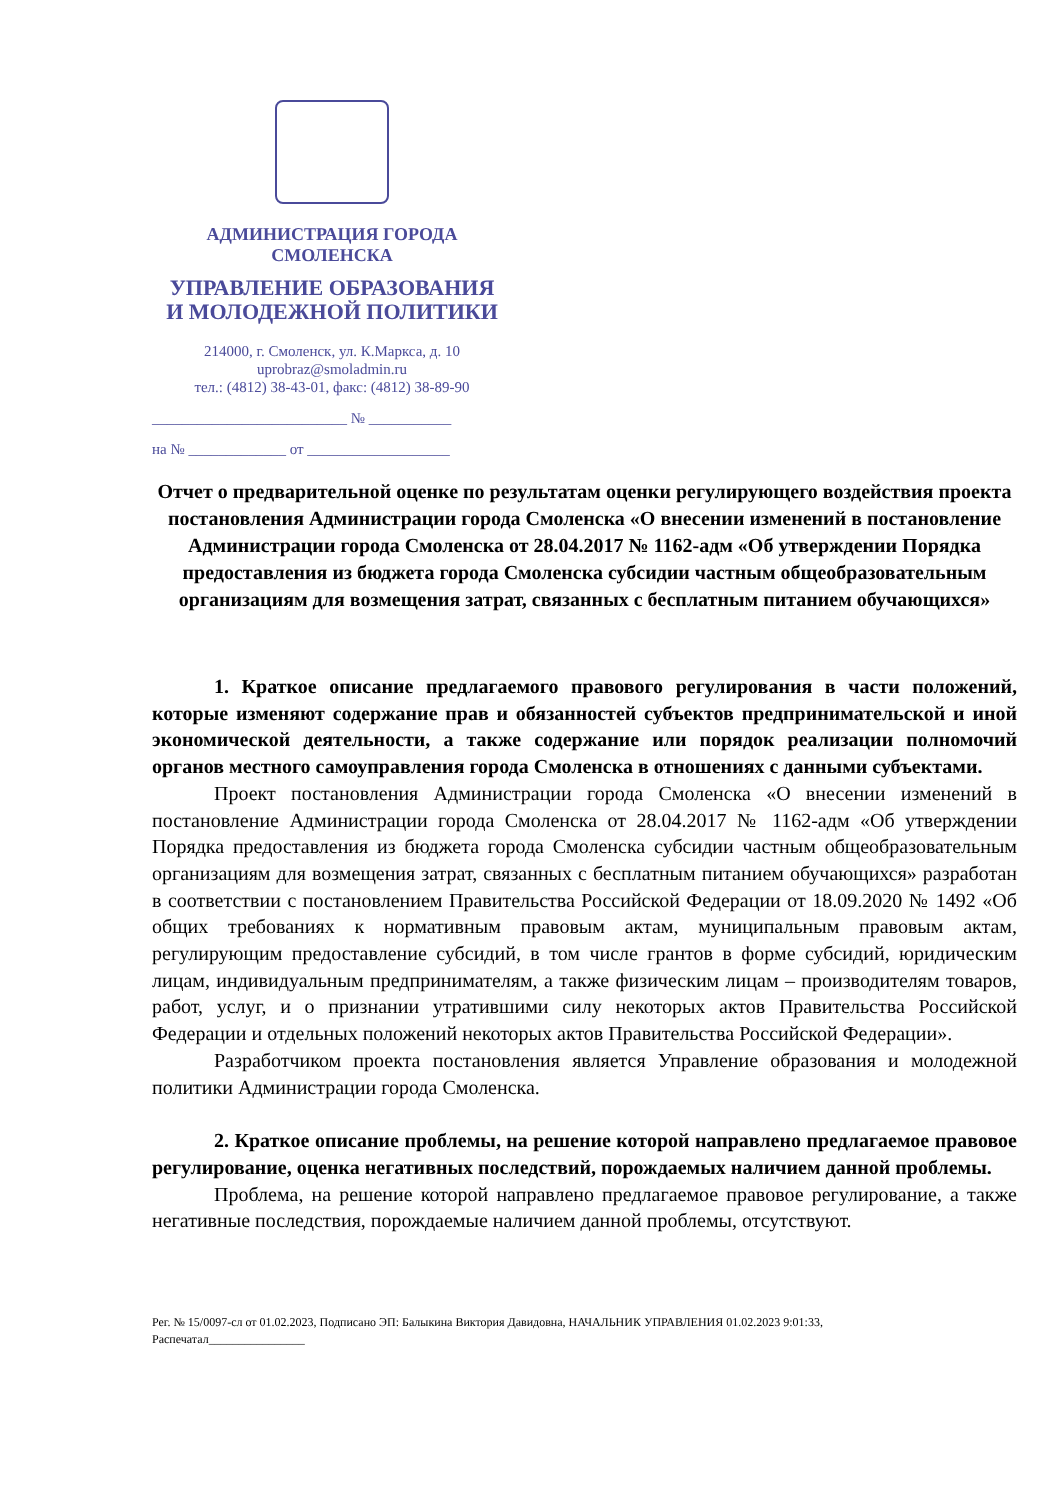АДМИНИСТРАЦИЯ ГОРОДА СМОЛЕНСКА
УПРАВЛЕНИЕ ОБРАЗОВАНИЯ
И МОЛОДЕЖНОЙ ПОЛИТИКИ
214000, г. Смоленск, ул. К.Маркса, д. 10
uprobraz@smoladmin.ru
тел.: (4812) 38-43-01, факс: (4812) 38-89-90
__________________________ № ___________
на № _____________ от ___________________
Отчет о предварительной оценке по результатам оценки регулирующего воздействия проекта постановления Администрации города Смоленска «О внесении изменений в постановление Администрации города Смоленска от 28.04.2017 № 1162-адм «Об утверждении Порядка предоставления из бюджета города Смоленска субсидии частным общеобразовательным организациям для возмещения затрат, связанных с бесплатным питанием обучающихся»
1. Краткое описание предлагаемого правового регулирования в части положений, которые изменяют содержание прав и обязанностей субъектов предпринимательской и иной экономической деятельности, а также содержание или порядок реализации полномочий органов местного самоуправления города Смоленска в отношениях с данными субъектами.
Проект постановления Администрации города Смоленска «О внесении изменений в постановление Администрации города Смоленска от 28.04.2017 № 1162-адм «Об утверждении Порядка предоставления из бюджета города Смоленска субсидии частным общеобразовательным организациям для возмещения затрат, связанных с бесплатным питанием обучающихся» разработан в соответствии с постановлением Правительства Российской Федерации от 18.09.2020 № 1492 «Об общих требованиях к нормативным правовым актам, муниципальным правовым актам, регулирующим предоставление субсидий, в том числе грантов в форме субсидий, юридическим лицам, индивидуальным предпринимателям, а также физическим лицам – производителям товаров, работ, услуг, и о признании утратившими силу некоторых актов Правительства Российской Федерации и отдельных положений некоторых актов Правительства Российской Федерации».
Разработчиком проекта постановления является Управление образования и молодежной политики Администрации города Смоленска.
2. Краткое описание проблемы, на решение которой направлено предлагаемое правовое регулирование, оценка негативных последствий, порождаемых наличием данной проблемы.
Проблема, на решение которой направлено предлагаемое правовое регулирование, а также негативные последствия, порождаемые наличием данной проблемы, отсутствуют.
Рег. № 15/0097-сл от 01.02.2023, Подписано ЭП: Балыкина Виктория Давидовна, НАЧАЛЬНИК УПРАВЛЕНИЯ 01.02.2023 9:01:33,
Распечатал________________